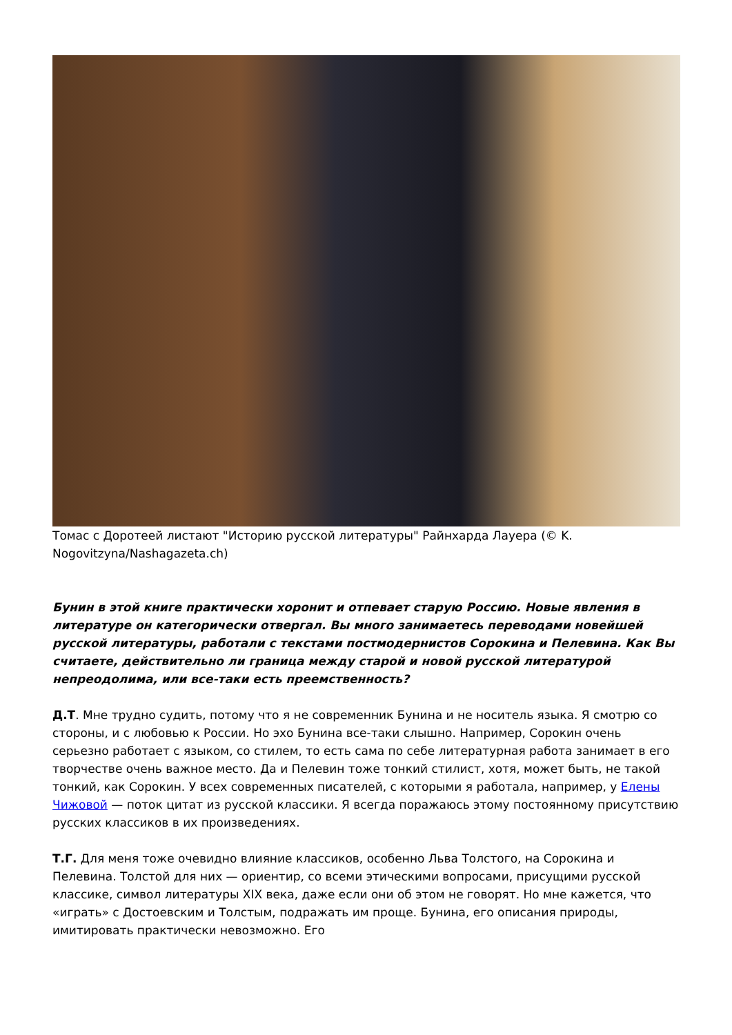Томас с Доротеей листают "Историю русской литературы" Райнхарда Лауера (© K. Nogovitzyna/Nashagazeta.ch)
Бунин в этой книге практически хоронит и отпевает старую Россию. Новые явления в литературе он категорически отвергал. Вы много занимаетесь переводами новейшей русской литературы, работали с текстами постмодернистов Сорокина и Пелевина. Как Вы считаете, действительно ли граница между старой и новой русской литературой непреодолима, или все-таки есть преемственность?
Д.Т. Мне трудно судить, потому что я не современник Бунина и не носитель языка. Я смотрю со стороны, и с любовью к России. Но эхо Бунина все-таки слышно. Например, Сорокин очень серьезно работает с языком, со стилем, то есть сама по себе литературная работа занимает в его творчестве очень важное место. Да и Пелевин тоже тонкий стилист, хотя, может быть, не такой тонкий, как Сорокин. У всех современных писателей, с которыми я работала, например, у Елены Чижовой — поток цитат из русской классики. Я всегда поражаюсь этому постоянному присутствию русских классиков в их произведениях.
Т.Г. Для меня тоже очевидно влияние классиков, особенно Льва Толстого, на Сорокина и Пелевина. Толстой для них — ориентир, со всеми этическими вопросами, присущими русской классике, символ литературы XIX века, даже если они об этом не говорят. Но мне кажется, что «играть» с Достоевским и Толстым, подражать им проще. Бунина, его описания природы, имитировать практически невозможно. Его